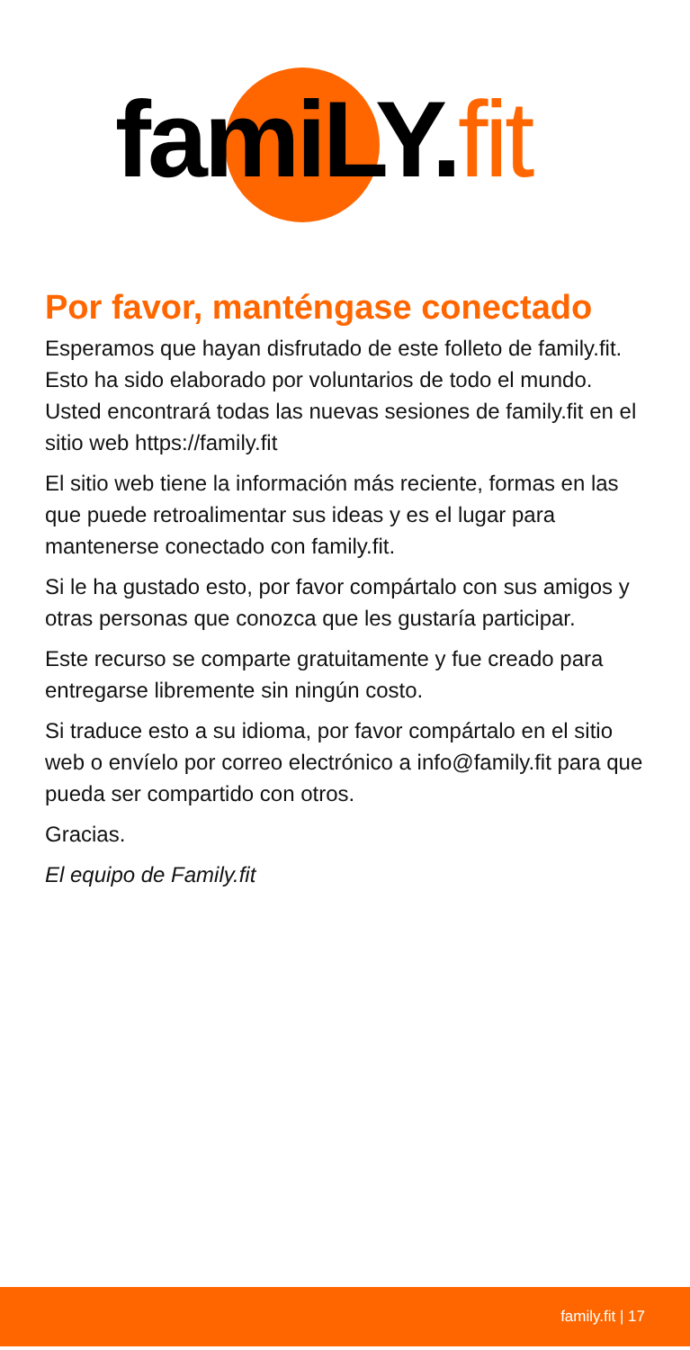famiLY. fit
Por favor, manténgase conectado
Esperamos que hayan disfrutado de este folleto de family.fit. Esto ha sido elaborado por voluntarios de todo el mundo. Usted encontrará todas las nuevas sesiones de family.fit en el sitio web https://family.fit
El sitio web tiene la información más reciente, formas en las que puede retroalimentar sus ideas y es el lugar para mantenerse conectado con family.fit.
Si le ha gustado esto, por favor compártalo con sus amigos y otras personas que conozca que les gustaría participar.
Este recurso se comparte gratuitamente y fue creado para entregarse libremente sin ningún costo.
Si traduce esto a su idioma, por favor compártalo en el sitio web o envíelo por correo electrónico a info@family.fit para que pueda ser compartido con otros.
Gracias.
El equipo de Family.fit
family.fit | 17